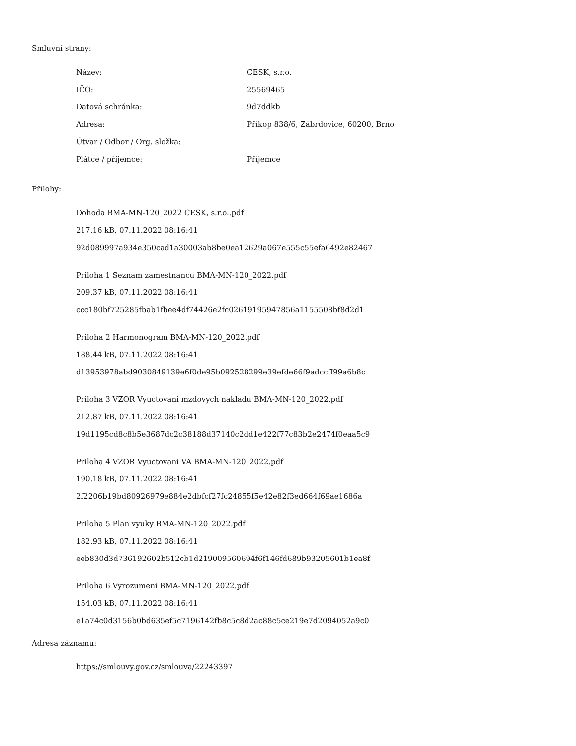Smluvní strany:
| Název: | CESK, s.r.o. |
| IČO: | 25569465 |
| Datová schránka: | 9d7ddkb |
| Adresa: | Příkop 838/6, Zábrdovice, 60200, Brno |
| Útvar / Odbor / Org. složka: | |
| Plátce / příjemce: | Příjemce |
Přílohy:
Dohoda BMA-MN-120_2022 CESK, s.r.o..pdf
217.16 kB, 07.11.2022 08:16:41
92d089997a934e350cad1a30003ab8be0ea12629a067e555c55efa6492e82467
Priloha 1 Seznam zamestnancu BMA-MN-120_2022.pdf
209.37 kB, 07.11.2022 08:16:41
ccc180bf725285fbab1fbee4df74426e2fc02619195947856a1155508bf8d2d1
Priloha 2 Harmonogram BMA-MN-120_2022.pdf
188.44 kB, 07.11.2022 08:16:41
d13953978abd9030849139e6f0de95b092528299e39efde66f9adccff99a6b8c
Priloha 3 VZOR Vyuctovani mzdovych nakladu BMA-MN-120_2022.pdf
212.87 kB, 07.11.2022 08:16:41
19d1195cd8c8b5e3687dc2c38188d37140c2dd1e422f77c83b2e2474f0eaa5c9
Priloha 4 VZOR Vyuctovani VA BMA-MN-120_2022.pdf
190.18 kB, 07.11.2022 08:16:41
2f2206b19bd80926979e884e2dbfcf27fc24855f5e42e82f3ed664f69ae1686a
Priloha 5 Plan vyuky BMA-MN-120_2022.pdf
182.93 kB, 07.11.2022 08:16:41
eeb830d3d736192602b512cb1d219009560694f6f146fd689b93205601b1ea8f
Priloha 6 Vyrozumeni BMA-MN-120_2022.pdf
154.03 kB, 07.11.2022 08:16:41
e1a74c0d3156b0bd635ef5c7196142fb8c5c8d2ac88c5ce219e7d2094052a9c0
Adresa záznamu:
https://smlouvy.gov.cz/smlouva/22243397